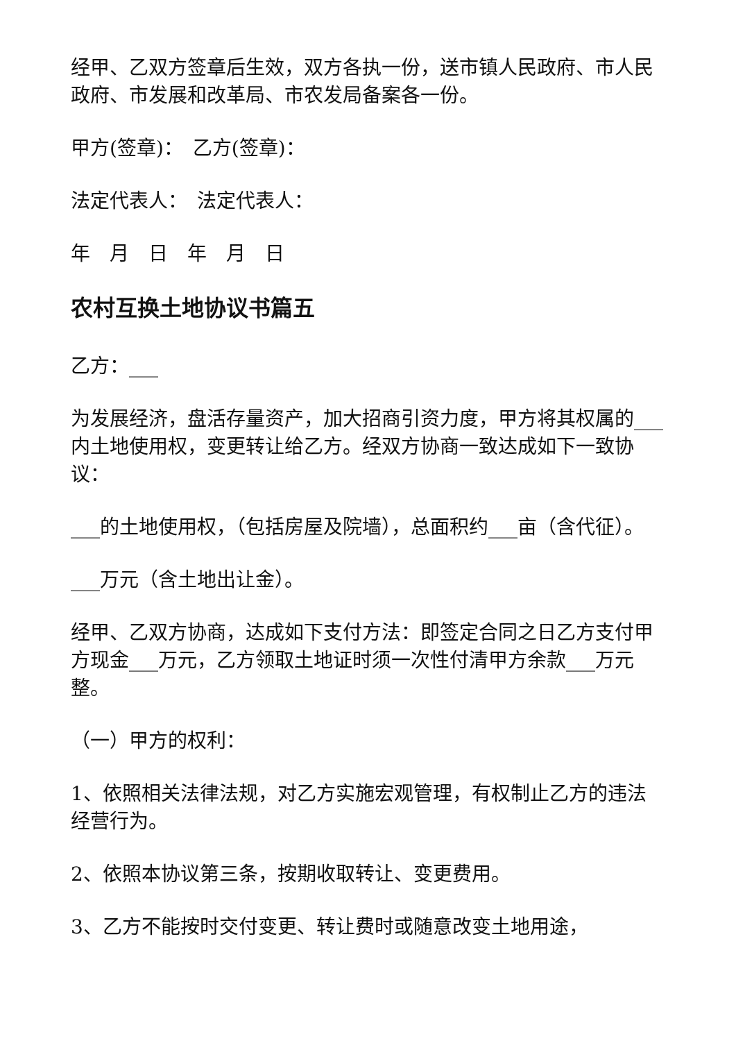经甲、乙双方签章后生效，双方各执一份，送市镇人民政府、市人民政府、市发展和改革局、市农发局备案各一份。
甲方(签章)：　乙方(签章)：
法定代表人：　法定代表人：
年　月　日　年　月　日
农村互换土地协议书篇五
乙方：___
为发展经济，盘活存量资产，加大招商引资力度，甲方将其权属的___内土地使用权，变更转让给乙方。经双方协商一致达成如下一致协议：
___的土地使用权，（包括房屋及院墙），总面积约___亩（含代征）。
___万元（含土地出让金）。
经甲、乙双方协商，达成如下支付方法：即签定合同之日乙方支付甲方现金___万元，乙方领取土地证时须一次性付清甲方余款___万元整。
（一）甲方的权利：
1、依照相关法律法规，对乙方实施宏观管理，有权制止乙方的违法经营行为。
2、依照本协议第三条，按期收取转让、变更费用。
3、乙方不能按时交付变更、转让费时或随意改变土地用途，